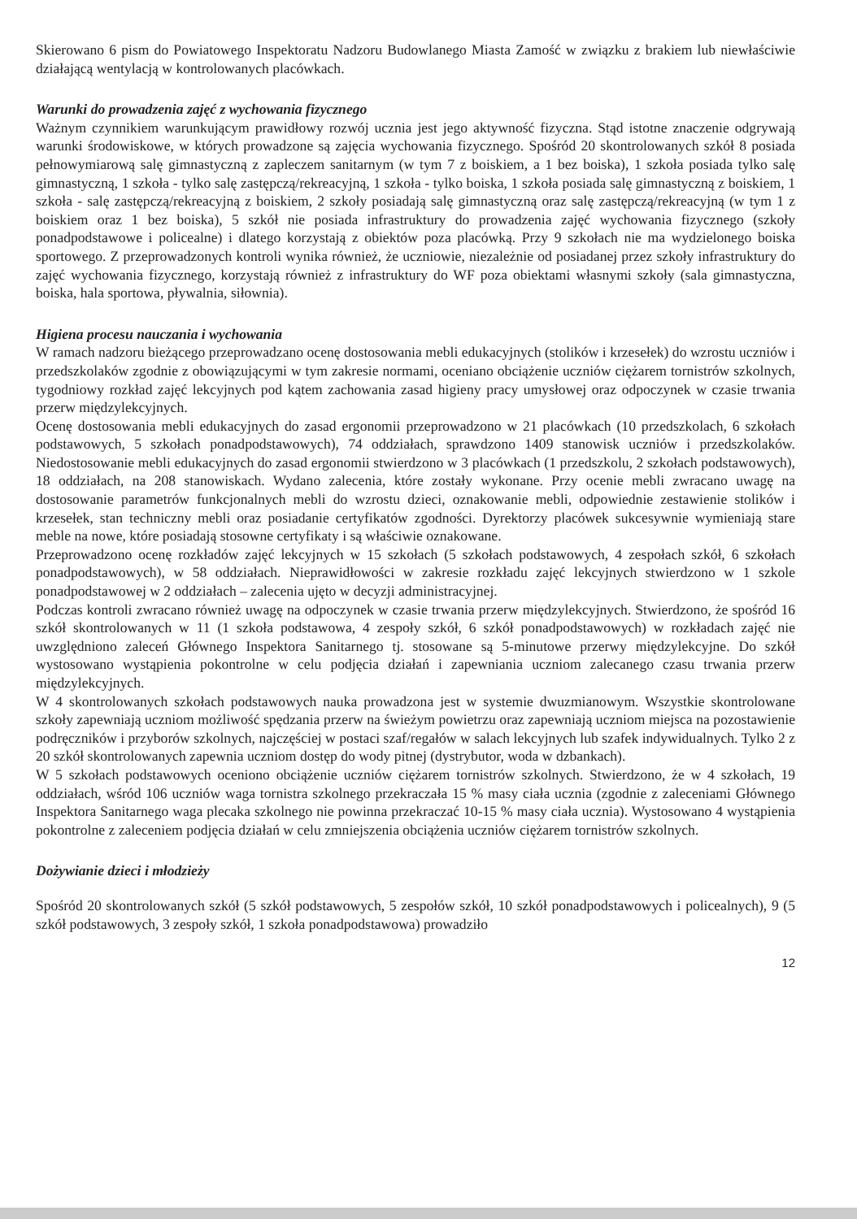Skierowano 6 pism do Powiatowego Inspektoratu Nadzoru Budowlanego Miasta Zamość w związku z brakiem lub niewłaściwie działającą wentylacją w kontrolowanych placówkach.
Warunki do prowadzenia zajęć z wychowania fizycznego
Ważnym czynnikiem warunkującym prawidłowy rozwój ucznia jest jego aktywność fizyczna. Stąd istotne znaczenie odgrywają warunki środowiskowe, w których prowadzone są zajęcia wychowania fizycznego. Spośród 20 skontrolowanych szkół 8 posiada pełnowymiarową salę gimnastyczną z zapleczem sanitarnym (w tym 7 z boiskiem, a 1 bez boiska), 1 szkoła posiada tylko salę gimnastyczną, 1 szkoła - tylko salę zastępczą/rekreacyjną, 1 szkoła - tylko boiska, 1 szkoła posiada salę gimnastyczną z boiskiem, 1 szkoła - salę zastępczą/rekreacyjną z boiskiem, 2 szkoły posiadają salę gimnastyczną oraz salę zastępczą/rekreacyjną (w tym 1 z boiskiem oraz 1 bez boiska), 5 szkół nie posiada infrastruktury do prowadzenia zajęć wychowania fizycznego (szkoły ponadpodstawowe i policealne) i dlatego korzystają z obiektów poza placówką. Przy 9 szkołach nie ma wydzielonego boiska sportowego. Z przeprowadzonych kontroli wynika również, że uczniowie, niezależnie od posiadanej przez szkoły infrastruktury do zajęć wychowania fizycznego, korzystają również z infrastruktury do WF poza obiektami własnymi szkoły (sala gimnastyczna, boiska, hala sportowa, pływalnia, siłownia).
Higiena procesu nauczania i wychowania
W ramach nadzoru bieżącego przeprowadzano ocenę dostosowania mebli edukacyjnych (stolików i krzesełek) do wzrostu uczniów i przedszkolaków zgodnie z obowiązującymi w tym zakresie normami, oceniano obciążenie uczniów ciężarem tornistrów szkolnych, tygodniowy rozkład zajęć lekcyjnych pod kątem zachowania zasad higieny pracy umysłowej oraz odpoczynek w czasie trwania przerw międzylekcyjnych.
Ocenę dostosowania mebli edukacyjnych do zasad ergonomii przeprowadzono w 21 placówkach (10 przedszkolach, 6 szkołach podstawowych, 5 szkołach ponadpodstawowych), 74 oddziałach, sprawdzono 1409 stanowisk uczniów i przedszkolaków. Niedostosowanie mebli edukacyjnych do zasad ergonomii stwierdzono w 3 placówkach (1 przedszkolu, 2 szkołach podstawowych), 18 oddziałach, na 208 stanowiskach. Wydano zalecenia, które zostały wykonane. Przy ocenie mebli zwracano uwagę na dostosowanie parametrów funkcjonalnych mebli do wzrostu dzieci, oznakowanie mebli, odpowiednie zestawienie stolików i krzesełek, stan techniczny mebli oraz posiadanie certyfikatów zgodności. Dyrektorzy placówek sukcesywnie wymieniają stare meble na nowe, które posiadają stosowne certyfikaty i są właściwie oznakowane.
Przeprowadzono ocenę rozkładów zajęć lekcyjnych w 15 szkołach (5 szkołach podstawowych, 4 zespołach szkół, 6 szkołach ponadpodstawowych), w 58 oddziałach. Nieprawidłowości w zakresie rozkładu zajęć lekcyjnych stwierdzono w 1 szkole ponadpodstawowej w 2 oddziałach – zalecenia ujęto w decyzji administracyjnej.
Podczas kontroli zwracano również uwagę na odpoczynek w czasie trwania przerw międzylekcyjnych. Stwierdzono, że spośród 16 szkół skontrolowanych w 11 (1 szkoła podstawowa, 4 zespoły szkół, 6 szkół ponadpodstawowych) w rozkładach zajęć nie uwzględniono zaleceń Głównego Inspektora Sanitarnego tj. stosowane są 5-minutowe przerwy międzylekcyjne. Do szkół wystosowano wystąpienia pokontrolne w celu podjęcia działań i zapewniania uczniom zalecanego czasu trwania przerw międzylekcyjnych.
W 4 skontrolowanych szkołach podstawowych nauka prowadzona jest w systemie dwuzmianowym. Wszystkie skontrolowane szkoły zapewniają uczniom możliwość spędzania przerw na świeżym powietrzu oraz zapewniają uczniom miejsca na pozostawienie podręczników i przyborów szkolnych, najczęściej w postaci szaf/regałów w salach lekcyjnych lub szafek indywidualnych. Tylko 2 z 20 szkół skontrolowanych zapewnia uczniom dostęp do wody pitnej (dystrybutor, woda w dzbankach).
W 5 szkołach podstawowych oceniono obciążenie uczniów ciężarem tornistrów szkolnych. Stwierdzono, że w 4 szkołach, 19 oddziałach, wśród 106 uczniów waga tornistra szkolnego przekraczała 15 % masy ciała ucznia (zgodnie z zaleceniami Głównego Inspektora Sanitarnego waga plecaka szkolnego nie powinna przekraczać 10-15 % masy ciała ucznia). Wystosowano 4 wystąpienia pokontrolne z zaleceniem podjęcia działań w celu zmniejszenia obciążenia uczniów ciężarem tornistrów szkolnych.
Dożywianie dzieci i młodzieży
Spośród 20 skontrolowanych szkół (5 szkół podstawowych, 5 zespołów szkół, 10 szkół ponadpodstawowych i policealnych), 9 (5 szkół podstawowych, 3 zespoły szkół, 1 szkoła ponadpodstawowa) prowadziło
12